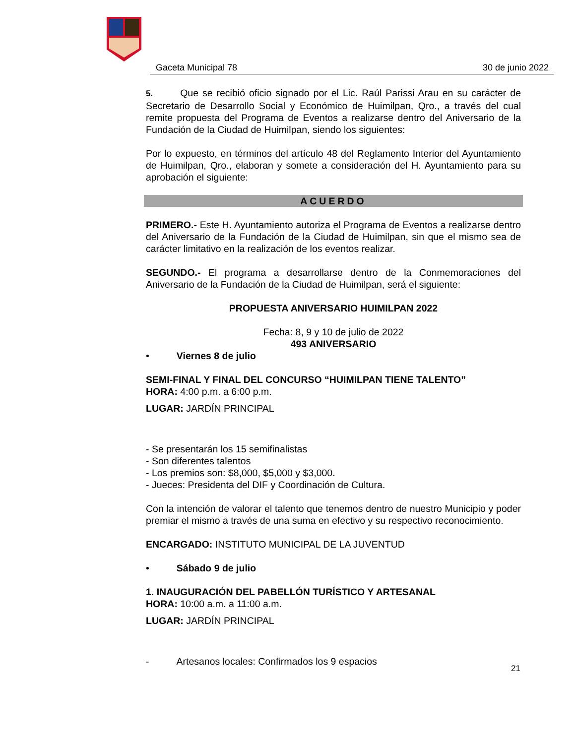Gaceta Municipal 78 30 de junio 2022
5. Que se recibió oficio signado por el Lic. Raúl Parissi Arau en su carácter de Secretario de Desarrollo Social y Económico de Huimilpan, Qro., a través del cual remite propuesta del Programa de Eventos a realizarse dentro del Aniversario de la Fundación de la Ciudad de Huimilpan, siendo los siguientes:
Por lo expuesto, en términos del artículo 48 del Reglamento Interior del Ayuntamiento de Huimilpan, Qro., elaboran y somete a consideración del H. Ayuntamiento para su aprobación el siguiente:
ACUERDO
PRIMERO.- Este H. Ayuntamiento autoriza el Programa de Eventos a realizarse dentro del Aniversario de la Fundación de la Ciudad de Huimilpan, sin que el mismo sea de carácter limitativo en la realización de los eventos realizar.
SEGUNDO.- El programa a desarrollarse dentro de la Conmemoraciones del Aniversario de la Fundación de la Ciudad de Huimilpan, será el siguiente:
PROPUESTA ANIVERSARIO HUIMILPAN 2022
Fecha: 8, 9 y 10 de julio de 2022
493 ANIVERSARIO
• Viernes 8 de julio
SEMI-FINAL Y FINAL DEL CONCURSO “HUIMILPAN TIENE TALENTO”
HORA: 4:00 p.m. a 6:00 p.m.
LUGAR: JARDÍN PRINCIPAL
- Se presentarán los 15 semifinalistas
- Son diferentes talentos
- Los premios son: $8,000, $5,000 y $3,000.
- Jueces: Presidenta del DIF y Coordinación de Cultura.
Con la intención de valorar el talento que tenemos dentro de nuestro Municipio y poder premiar el mismo a través de una suma en efectivo y su respectivo reconocimiento.
ENCARGADO: INSTITUTO MUNICIPAL DE LA JUVENTUD
• Sábado 9 de julio
1. INAUGURACIÓN DEL PABELLÓN TURÍSTICO Y ARTESANAL
HORA: 10:00 a.m. a 11:00 a.m.
LUGAR: JARDÍN PRINCIPAL
- Artesanos locales: Confirmados los 9 espacios
21